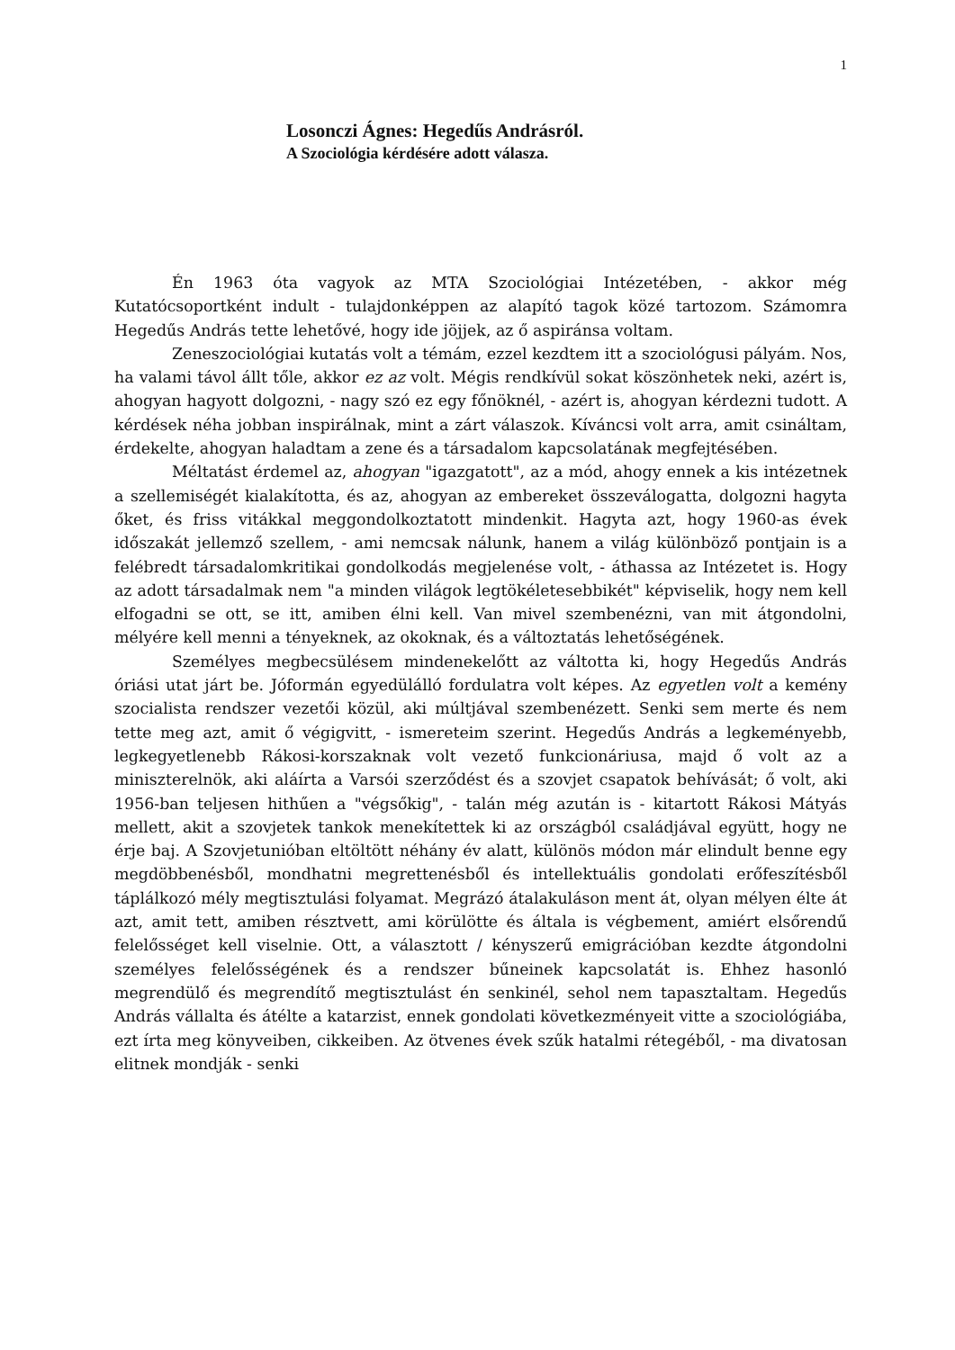1
Losonczi Ágnes: Hegedűs Andrásról.
A Szociológia kérdésére adott válasza.
Én 1963 óta vagyok az MTA Szociológiai Intézetében, - akkor még Kutatócsoportként indult - tulajdonképpen az alapító tagok közé tartozom. Számomra Hegedűs András tette lehetővé, hogy ide jöjjek, az ő aspiránsa voltam.
Zeneszociológiai kutatás volt a témám, ezzel kezdtem itt a szociológusi pályám. Nos, ha valami távol állt tőle, akkor ez az volt. Mégis rendkívül sokat köszönhetek neki, azért is, ahogyan hagyott dolgozni, - nagy szó ez egy főnöknél, - azért is, ahogyan kérdezni tudott. A kérdések néha jobban inspirálnak, mint a zárt válaszok. Kíváncsi volt arra, amit csináltam, érdekelte, ahogyan haladtam a zene és a társadalom kapcsolatának megfejtésében.
Méltatást érdemel az, ahogyan "igazgatott", az a mód, ahogy ennek a kis intézetnek a szellemiségét kialakította, és az, ahogyan az embereket összeválogatta, dolgozni hagyta őket, és friss vitákkal meggondolkoztatott mindenkit. Hagyta azt, hogy 1960-as évek időszakát jellemző szellem, - ami nemcsak nálunk, hanem a világ különböző pontjain is a felébredt társadalomkritikai gondolkodás megjelenése volt, - áthassa az Intézetet is. Hogy az adott társadalmak nem "a minden világok legtökéletesebbikét" képviselik, hogy nem kell elfogadni se ott, se itt, amiben élni kell. Van mivel szembenézni, van mit átgondolni, mélyére kell menni a tényeknek, az okoknak, és a változtatás lehetőségének.
Személyes megbecsülésem mindenekelőtt az váltotta ki, hogy Hegedűs András óriási utat járt be. Jóformán egyedülálló fordulatra volt képes. Az egyetlen volt a kemény szocialista rendszer vezetői közül, aki múltjával szembenézett. Senki sem merte és nem tette meg azt, amit ő végigvitt, - ismereteim szerint. Hegedűs András a legkeményebb, legkegyetlenebb Rákosi-korszaknak volt vezető funkcionáriusa, majd ő volt az a miniszterelnök, aki aláírta a Varsói szerződést és a szovjet csapatok behívását; ő volt, aki 1956-ban teljesen hithűen a "végsőkig", - talán még azután is - kitartott Rákosi Mátyás mellett, akit a szovjetek tankok menekítettek ki az országból családjával együtt, hogy ne érje baj. A Szovjetunióban eltöltött néhány év alatt, különös módon már elindult benne egy megdöbbenésből, mondhatni megrettenésből és intellektuális gondolati erőfeszítésből táplálkozó mély megtisztulási folyamat. Megrázó átalakuláson ment át, olyan mélyen élte át azt, amit tett, amiben résztvett, ami körülötte és általa is végbement, amiért elsőrendű felelősséget kell viselnie. Ott, a választott / kényszerű emigrációban kezdte átgondolni személyes felelősségének és a rendszer bűneinek kapcsolatát is. Ehhez hasonló megrendülő és megrendítő megtisztulást én senkinél, sehol nem tapasztaltam. Hegedűs András vállalta és átélte a katarzist, ennek gondolati következményeit vitte a szociológiába, ezt írta meg könyveiben, cikkeiben. Az ötvenes évek szűk hatalmi rétegéből, - ma divatosan elitnek mondják - senki